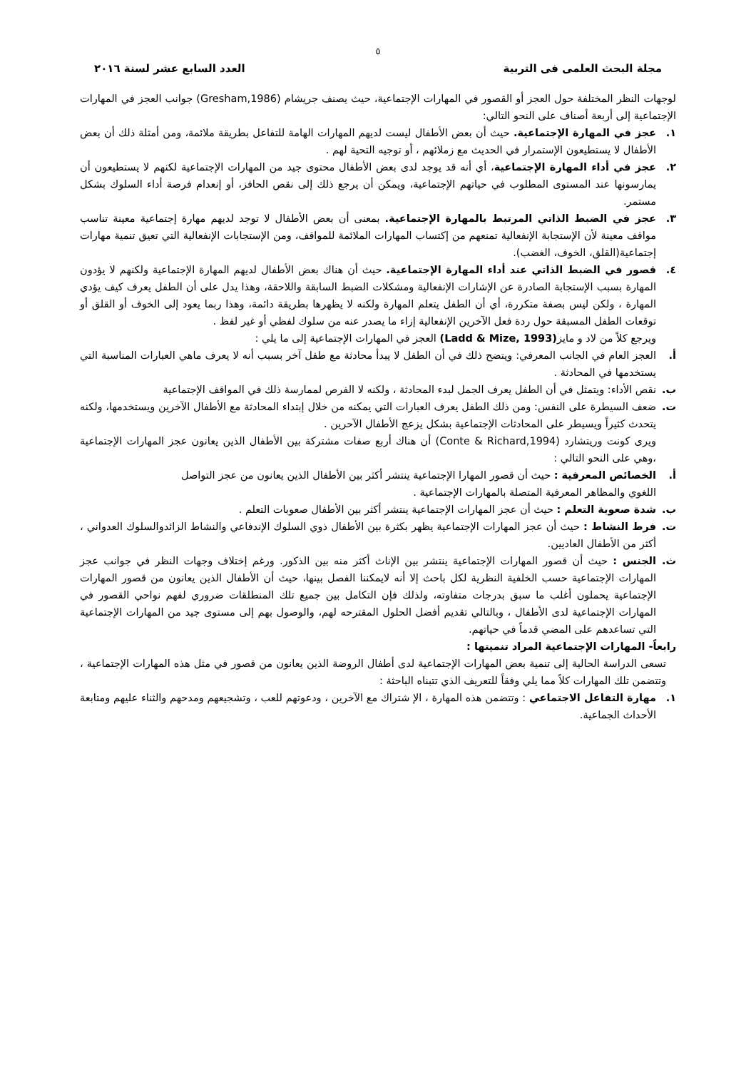٥
مجلة البحث العلمى فى التربية العدد السابع عشر لسنة ٢٠١٦
لوجهات النظر المختلفة حول العجز أو القصور في المهارات الإجتماعية، حيث يصنف جريشام (Gresham,1986) جوانب العجز في المهارات الإجتماعية إلى أربعة أصناف على النحو التالي:
١. عجز في المهارة الإجتماعية. حيث أن بعض الأطفال ليست لديهم المهارات الهامة للتفاعل بطريقة ملائمة، ومن أمثلة ذلك أن بعض الأطفال لا يستطيعون الإستمرار في الحديث مع زملائهم ، أو توجيه التحية لهم .
٢. عجز في أداء المهارة الإجتماعية، أي أنه قد يوجد لدى بعض الأطفال محتوى جيد من المهارات الإجتماعية لكنهم لا يستطيعون أن يمارسونها عند المستوى المطلوب في حياتهم الإجتماعية، ويمكن أن يرجع ذلك إلى نقص الحافز، أو إنعدام فرصة أداء السلوك بشكل مستمر.
٣. عجز في الضبط الذاتي المرتبط بالمهارة الإجتماعية. بمعنى أن بعض الأطفال لا توجد لديهم مهارة إجتماعية معينة تناسب مواقف معينة لأن الإستجابة الإنفعالية تمنعهم من إكتساب المهارات الملائمة للمواقف، ومن الإستجابات الإنفعالية التي تعيق تنمية مهارات إجتماعية(القلق، الخوف، الغضب).
٤. قصور في الضبط الذاتي عند أداء المهارة الإجتماعية. حيث أن هناك بعض الأطفال لديهم المهارة الإجتماعية ولكنهم لا يؤدون المهارة بسبب الإستجابة الصادرة عن الإشارات الإنفعالية ومشكلات الضبط السابقة واللاحقة، وهذا يدل على أن الطفل يعرف كيف يؤدي المهارة ، ولكن ليس بصفة متكررة، أي أن الطفل يتعلم المهارة ولكنه لا يظهرها بطريقة دائمة، وهذا ربما يعود إلى الخوف أو القلق أو توقعات الطفل المسبقة حول ردة فعل الآخرين الإنفعالية إزاء ما يصدر عنه من سلوك لفظي أو غير لفظ .
ويرجع كلاً من لاد و مايز(Ladd & Mize, 1993) العجز في المهارات الإجتماعية إلى ما يلي :
أ. العجز العام في الجانب المعرفي: ويتضح ذلك في أن الطفل لا يبدأ محادثة مع طفل آخر بسبب أنه لا يعرف ماهي العبارات المناسبة التي يستخدمها في المحادثة .
ب. نقص الأداء: ويتمثل في أن الطفل يعرف الجمل لبدء المحادثة ، ولكنه لا الفرص لممارسة ذلك في المواقف الإجتماعية
ت. ضعف السيطرة على النفس: ومن ذلك الطفل يعرف العبارات التي يمكنه من خلال إبتداء المحادثة مع الأطفال الآخرين ويستخدمها، ولكنه يتحدث كثيراً ويسيطر على المحادثات الإجتماعية بشكل يزعج الأطفال الآحرين .
ويرى كونت وريتشارد (Conte & Richard,1994) أن هناك أربع صفات مشتركة بين الأطفال الذين يعانون عجز المهارات الإجتماعية ،وهي على النحو التالي :
أ. الخصائص المعرفية : حيث أن قصور المهارا الإجتماعية ينتشر أكثر بين الأطفال الذين يعانون من عجز التواصل
اللغوي والمظاهر المعرفية المتصلة بالمهارات الإجتماعية .
ب. شدة صعوبة التعلم : حيث أن عجز المهارات الإجتماعية ينتشر أكثر بين الأطفال صعوبات التعلم .
ت. فرط النشاط : حيث أن عجز المهارات الإجتماعية يظهر بكثرة بين الأطفال ذوي السلوك الإندفاعي والنشاط الزائدوالسلوك العدواني ، أكثر من الأطفال العاديين.
ث. الجنس : حيث أن قصور المهارات الإجتماعية ينتشر بين الإناث أكثر منه بين الذكور. ورغم إختلاف وجهات النظر في جوانب عجز المهارات الإجتماعية حسب الخلفية النظرية لكل باحث إلا أنه لايمكننا الفصل بينها، حيث أن الأطفال الذين يعانون من قصور المهارات الإجتماعية يحملون أغلب ما سبق بدرجات متفاوته، ولذلك فإن التكامل بين جميع تلك المنطلقات ضروري لفهم نواحي القصور في المهارات الإجتماعية لدى الأطفال ، وبالتالي تقديم أفضل الحلول المقترحه لهم، والوصول بهم إلى مستوى جيد من المهارات الإجتماعية التي تساعدهم على المضي قدماً في حياتهم.
رابعاً- المهارات الإجتماعية المراد تنميتها :
تسعى الدراسة الحالية إلى تنمية بعض المهارات الإجتماعية لدى أطفال الروضة الذين يعانون من قصور في مثل هذه المهارات الإجتماعية ، وتتضمن تلك المهارات كلاً مما يلي وفقاً للتعريف الذي تتبناه الباحثة :
١. مهارة التفاعل الاجتماعي : وتتضمن هذه المهارة ، الإ شتراك مع الآخرين ، ودعوتهم للعب ، وتشجيعهم ومدحهم والثناء عليهم ومتابعة الأحداث الجماعية.